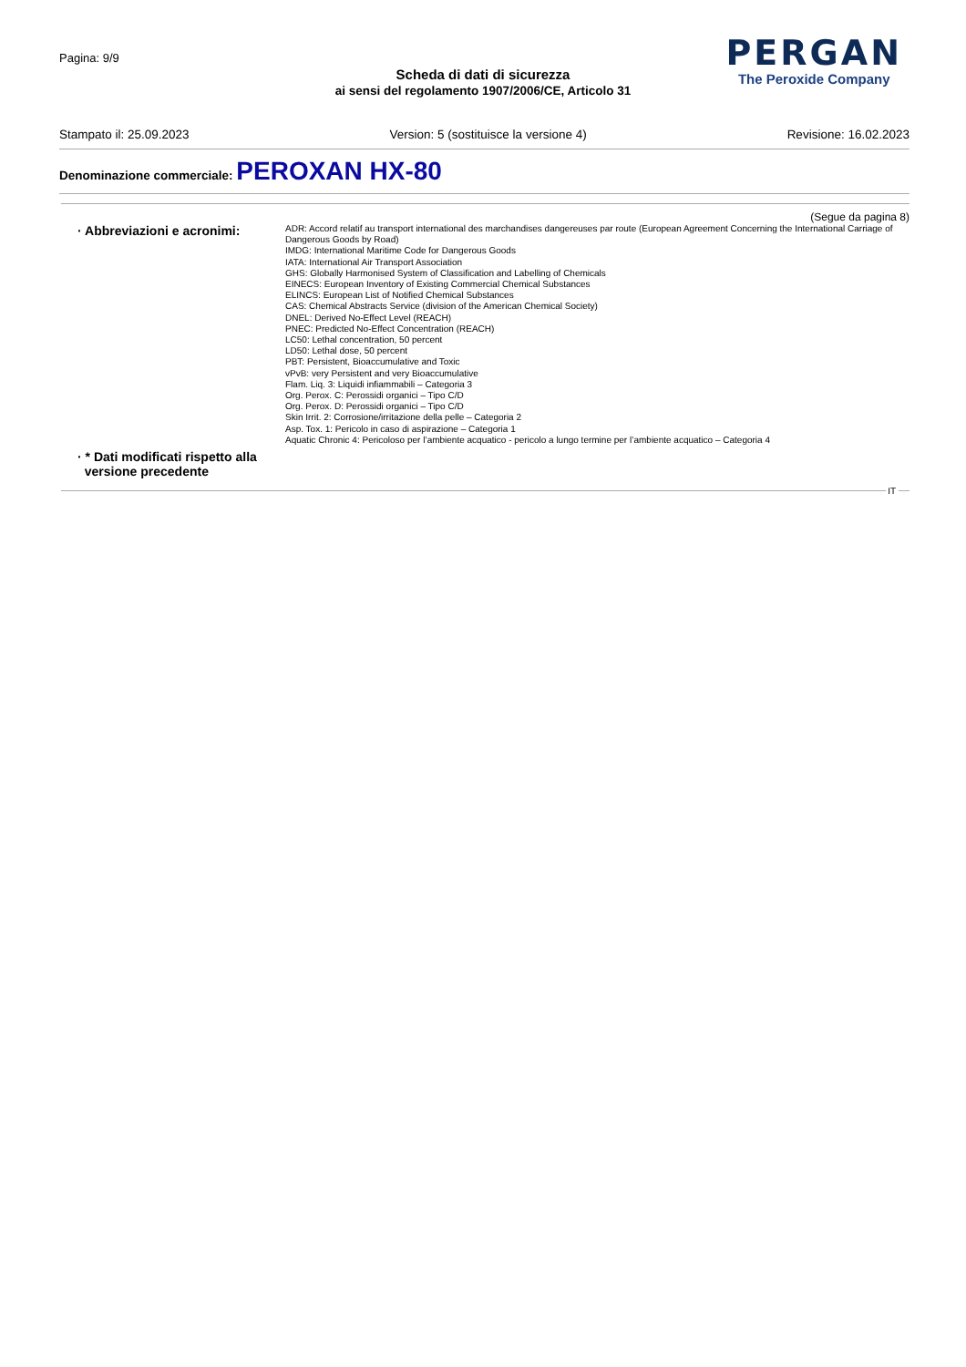Pagina: 9/9
Scheda di dati di sicurezza
ai sensi del regolamento 1907/2006/CE, Articolo 31
PERGAN
The Peroxide Company
Stampato il: 25.09.2023 Version: 5 (sostituisce la versione 4) Revisione: 16.02.2023
Denominazione commerciale: PEROXAN HX-80
(Segue da pagina 8)
· Abbreviazioni e acronimi:
ADR: Accord relatif au transport international des marchandises dangereuses par route (European Agreement Concerning the International Carriage of Dangerous Goods by Road)
IMDG: International Maritime Code for Dangerous Goods
IATA: International Air Transport Association
GHS: Globally Harmonised System of Classification and Labelling of Chemicals
EINECS: European Inventory of Existing Commercial Chemical Substances
ELINCS: European List of Notified Chemical Substances
CAS: Chemical Abstracts Service (division of the American Chemical Society)
DNEL: Derived No-Effect Level (REACH)
PNEC: Predicted No-Effect Concentration (REACH)
LC50: Lethal concentration, 50 percent
LD50: Lethal dose, 50 percent
PBT: Persistent, Bioaccumulative and Toxic
vPvB: very Persistent and very Bioaccumulative
Flam. Liq. 3: Liquidi infiammabili – Categoria 3
Org. Perox. C: Perossidi organici – Tipo C/D
Org. Perox. D: Perossidi organici – Tipo C/D
Skin Irrit. 2: Corrosione/irritazione della pelle – Categoria 2
Asp. Tox. 1: Pericolo in caso di aspirazione – Categoria 1
Aquatic Chronic 4: Pericoloso per l’ambiente acquatico - pericolo a lungo termine per l’ambiente acquatico – Categoria 4
· * Dati modificati rispetto alla
versione precedente
IT